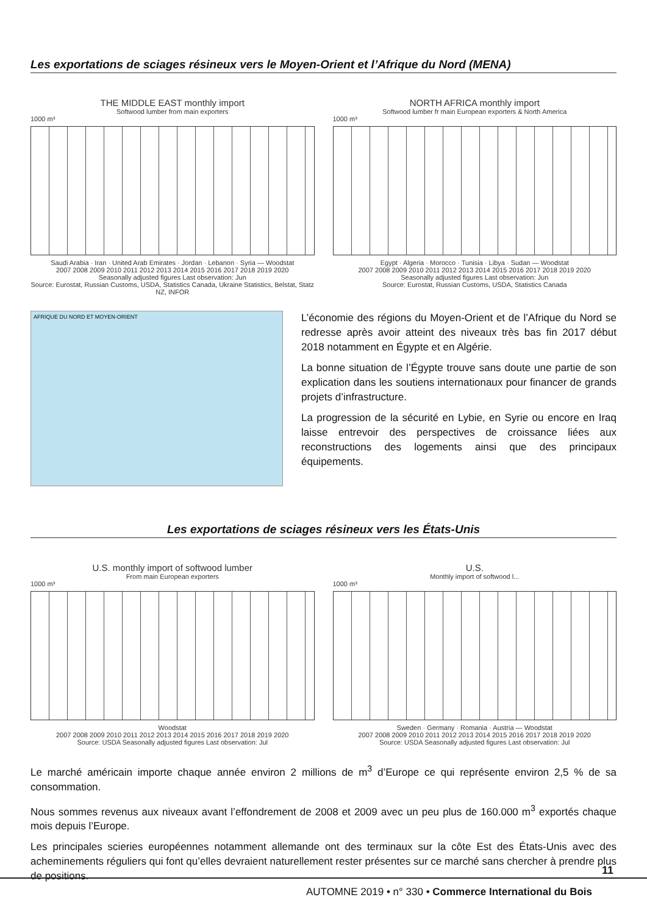Les exportations de sciages résineux vers le Moyen-Orient et l’Afrique du Nord (MENA)
THE MIDDLE EAST monthly import
Softwood lumber from main exporters
1000 m³
Saudi Arabia · Iran · United Arab Emirates · Jordan · Lebanon · Syria — Woodstat
2007 2008 2009 2010 2011 2012 2013 2014 2015 2016 2017 2018 2019 2020
Seasonally adjusted figures Last observation: Jun
Source: Eurostat, Russian Customs, USDA, Statistics Canada, Ukraine Statistics, Belstat, Statz NZ, INFOR
NORTH AFRICA monthly import
Softwood lumber fr main European exporters & North America
1000 m³
Egypt · Algeria · Morocco · Tunisia · Libya · Sudan — Woodstat
2007 2008 2009 2010 2011 2012 2013 2014 2015 2016 2017 2018 2019 2020
Seasonally adjusted figures Last observation: Jun
Source: Eurostat, Russian Customs, USDA, Statistics Canada
AFRIQUE DU NORD ET MOYEN-ORIENT
L’économie des régions du Moyen-Orient et de l’Afrique du Nord se redresse après avoir atteint des niveaux très bas fin 2017 début 2018 notamment en Égypte et en Algérie.
La bonne situation de l’Égypte trouve sans doute une partie de son explication dans les soutiens internationaux pour financer de grands projets d’infrastructure.
La progression de la sécurité en Lybie, en Syrie ou encore en Iraq laisse entrevoir des perspectives de croissance liées aux reconstructions des logements ainsi que des principaux équipements.
Les exportations de sciages résineux vers les États-Unis
U.S. monthly import of softwood lumber
From main European exporters
1000 m³
Woodstat
2007 2008 2009 2010 2011 2012 2013 2014 2015 2016 2017 2018 2019 2020
Source: USDA Seasonally adjusted figures Last observation: Jul
U.S.
Monthly import of softwood l...
1000 m³
Sweden · Germany · Romania · Austria — Woodstat
2007 2008 2009 2010 2011 2012 2013 2014 2015 2016 2017 2018 2019 2020
Source: USDA Seasonally adjusted figures Last observation: Jul
Le marché américain importe chaque année environ 2 millions de m<sup>3</sup> d’Europe ce qui représente environ 2,5 % de sa consommation.
Nous sommes revenus aux niveaux avant l’effondrement de 2008 et 2009 avec un peu plus de 160.000 m<sup>3</sup> exportés chaque mois depuis l’Europe.
Les principales scieries européennes notamment allemande ont des terminaux sur la côte Est des États-Unis avec des acheminements réguliers qui font qu’elles devraient naturellement rester présentes sur ce marché sans chercher à prendre plus de positions.
11
AUTOMNE 2019 • n° 330 • Commerce International du Bois